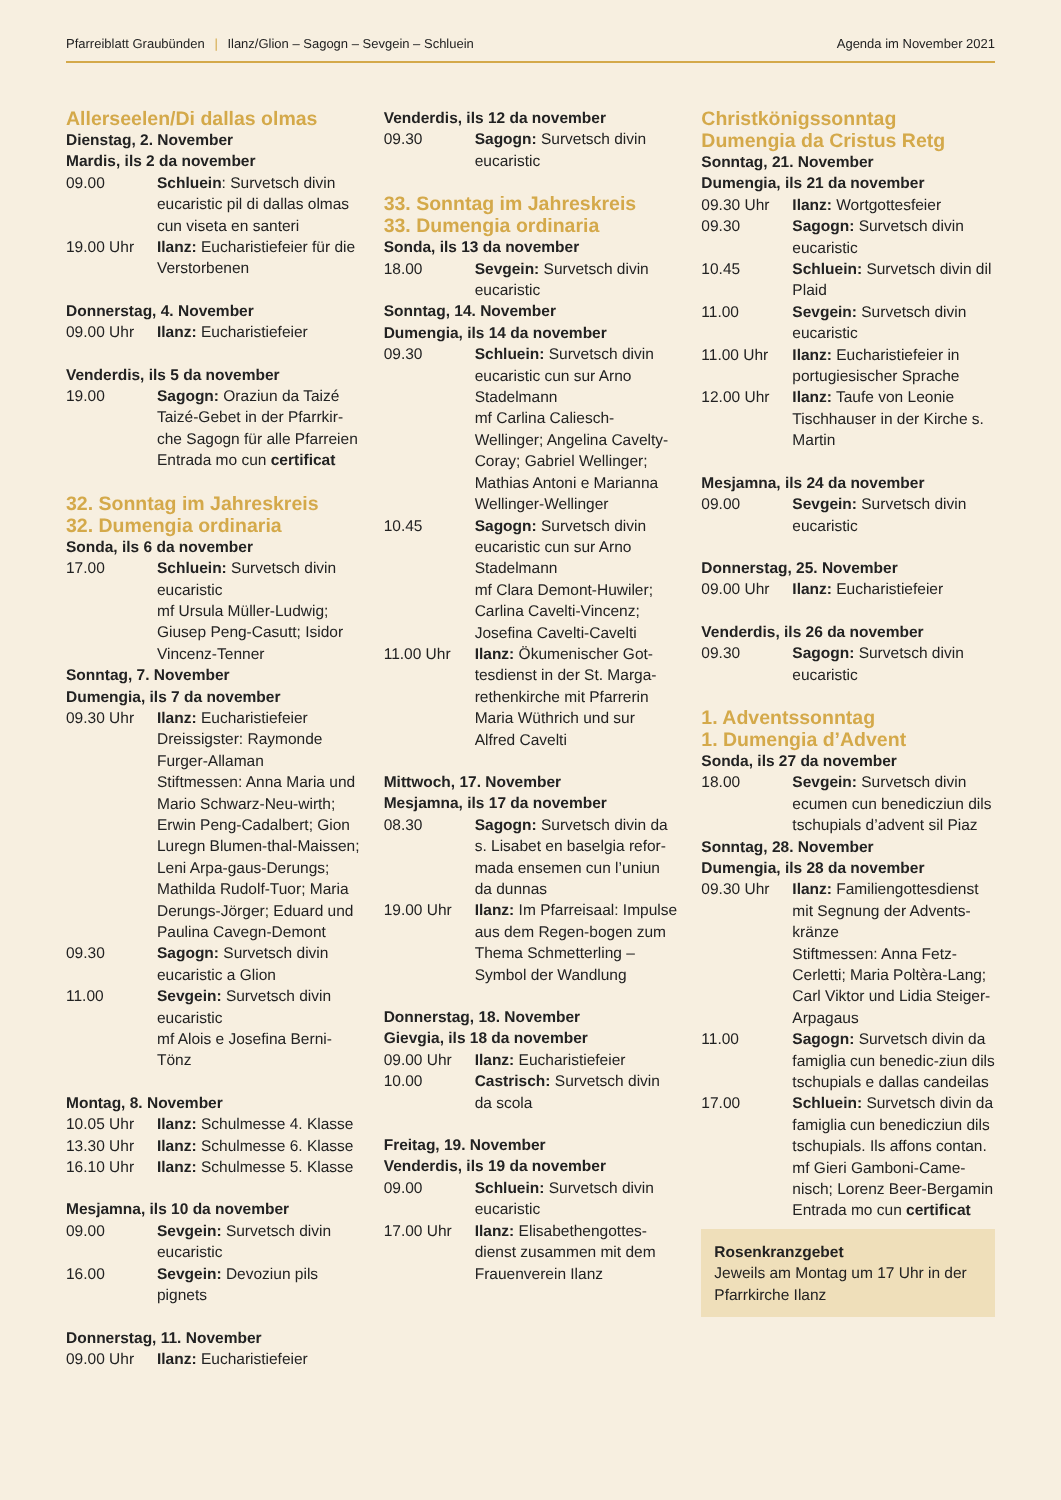Pfarreiblatt Graubünden | Ilanz/Glion – Sagogn – Sevgein – Schluein
Agenda im November 2021
Allerseelen/Di dallas olmas
Dienstag, 2. November
Mardis, ils 2 da november
09.00 Schluein: Survetsch divin eucaristic pil di dallas olmas cun viseta en santeri
19.00 Uhr Ilanz: Eucharistiefeier für die Verstorbenen
Donnerstag, 4. November
09.00 Uhr Ilanz: Eucharistiefeier
Venderdis, ils 5 da november
19.00 Sagogn: Oraziun da Taizé Taizé-Gebet in der Pfarrkir-che Sagogn für alle Pfarreien Entrada mo cun certificat
32. Sonntag im Jahreskreis
32. Dumengia ordinaria
Sonda, ils 6 da november
17.00 Schluein: Survetsch divin eucaristic
mf Ursula Müller-Ludwig; Giusep Peng-Casutt; Isidor Vincenz-Tenner
Sonntag, 7. November
Dumengia, ils 7 da november
09.30 Uhr Ilanz: Eucharistiefeier Dreissigster: Raymonde Furger-Allaman
Stiftmessen: Anna Maria und Mario Schwarz-Neu-wirth; Erwin Peng-Cadalbert; Gion Luregn Blumen-thal-Maissen; Leni Arpa-gaus-Derungs; Mathilda Rudolf-Tuor; Maria Derungs-Jörger; Eduard und Paulina Cavegn-Demont
09.30 Sagogn: Survetsch divin eucaristic a Glion
11.00 Sevgein: Survetsch divin eucaristic
mf Alois e Josefina Berni-Tönz
Montag, 8. November
10.05 Uhr Ilanz: Schulmesse 4. Klasse
13.30 Uhr Ilanz: Schulmesse 6. Klasse
16.10 Uhr Ilanz: Schulmesse 5. Klasse
Mesjamna, ils 10 da november
09.00 Sevgein: Survetsch divin eucaristic
16.00 Sevgein: Devoziun pils pignets
Donnerstag, 11. November
09.00 Uhr Ilanz: Eucharistiefeier
Venderdis, ils 12 da november
09.30 Sagogn: Survetsch divin eucaristic
33. Sonntag im Jahreskreis
33. Dumengia ordinaria
Sonda, ils 13 da november
18.00 Sevgein: Survetsch divin eucaristic
Sonntag, 14. November
Dumengia, ils 14 da november
09.30 Schluein: Survetsch divin eucaristic cun sur Arno Stadelmann
mf Carlina Caliesch-Wellinger; Angelina Cavelty-Coray; Gabriel Wellinger; Mathias Antoni e Marianna Wellinger-Wellinger
10.45 Sagogn: Survetsch divin eucaristic cun sur Arno Stadelmann
mf Clara Demont-Huwiler; Carlina Cavelti-Vincenz; Josefina Cavelti-Cavelti
11.00 Uhr Ilanz: Ökumenischer Got-tesdienst in der St. Marga-rethenkirche mit Pfarrerin Maria Wüthrich und sur Alfred Cavelti
Mittwoch, 17. November
Mesjamna, ils 17 da november
08.30 Sagogn: Survetsch divin da s. Lisabet en baselgia refor-mada ensemen cun l’uniun da dunnas
19.00 Uhr Ilanz: Im Pfarreisaal: Impulse aus dem Regen-bogen zum Thema Schmetterling – Symbol der Wandlung
Donnerstag, 18. November
Gievgia, ils 18 da november
09.00 Uhr Ilanz: Eucharistiefeier
10.00 Castrisch: Survetsch divin da scola
Freitag, 19. November
Venderdis, ils 19 da november
09.00 Schluein: Survetsch divin eucaristic
17.00 Uhr Ilanz: Elisabethengottes-dienst zusammen mit dem Frauenverein Ilanz
Christkönigssonntag
Dumengia da Cristus Retg
Sonntag, 21. November
Dumengia, ils 21 da november
09.30 Uhr Ilanz: Wortgottesfeier
09.30 Sagogn: Survetsch divin eucaristic
10.45 Schluein: Survetsch divin dil Plaid
11.00 Sevgein: Survetsch divin eucaristic
11.00 Uhr Ilanz: Eucharistiefeier in portugiesischer Sprache
12.00 Uhr Ilanz: Taufe von Leonie Tischhauser in der Kirche s. Martin
Mesjamna, ils 24 da november
09.00 Sevgein: Survetsch divin eucaristic
Donnerstag, 25. November
09.00 Uhr Ilanz: Eucharistiefeier
Venderdis, ils 26 da november
09.30 Sagogn: Survetsch divin eucaristic
1. Adventssonntag
1. Dumengia d’Advent
Sonda, ils 27 da november
18.00 Sevgein: Survetsch divin ecumen cun benedicziun dils tschupials d’advent sil Piaz
Sonntag, 28. November
Dumengia, ils 28 da november
09.30 Uhr Ilanz: Familiengottesdienst mit Segnung der Advents-kränze
Stiftmessen: Anna Fetz-Cerletti; Maria Poltèra-Lang; Carl Viktor und Lidia Steiger-Arpagaus
11.00 Sagogn: Survetsch divin da famiglia cun benedic-ziun dils tschupials e dallas candeilas
17.00 Schluein: Survetsch divin da famiglia cun benedicziun dils tschupials. Ils affons contan.
mf Gieri Gamboni-Came-nisch; Lorenz Beer-Bergamin Entrada mo cun certificat
Rosenkranzgebet
Jeweils am Montag um 17 Uhr in der Pfarrkirche Ilanz